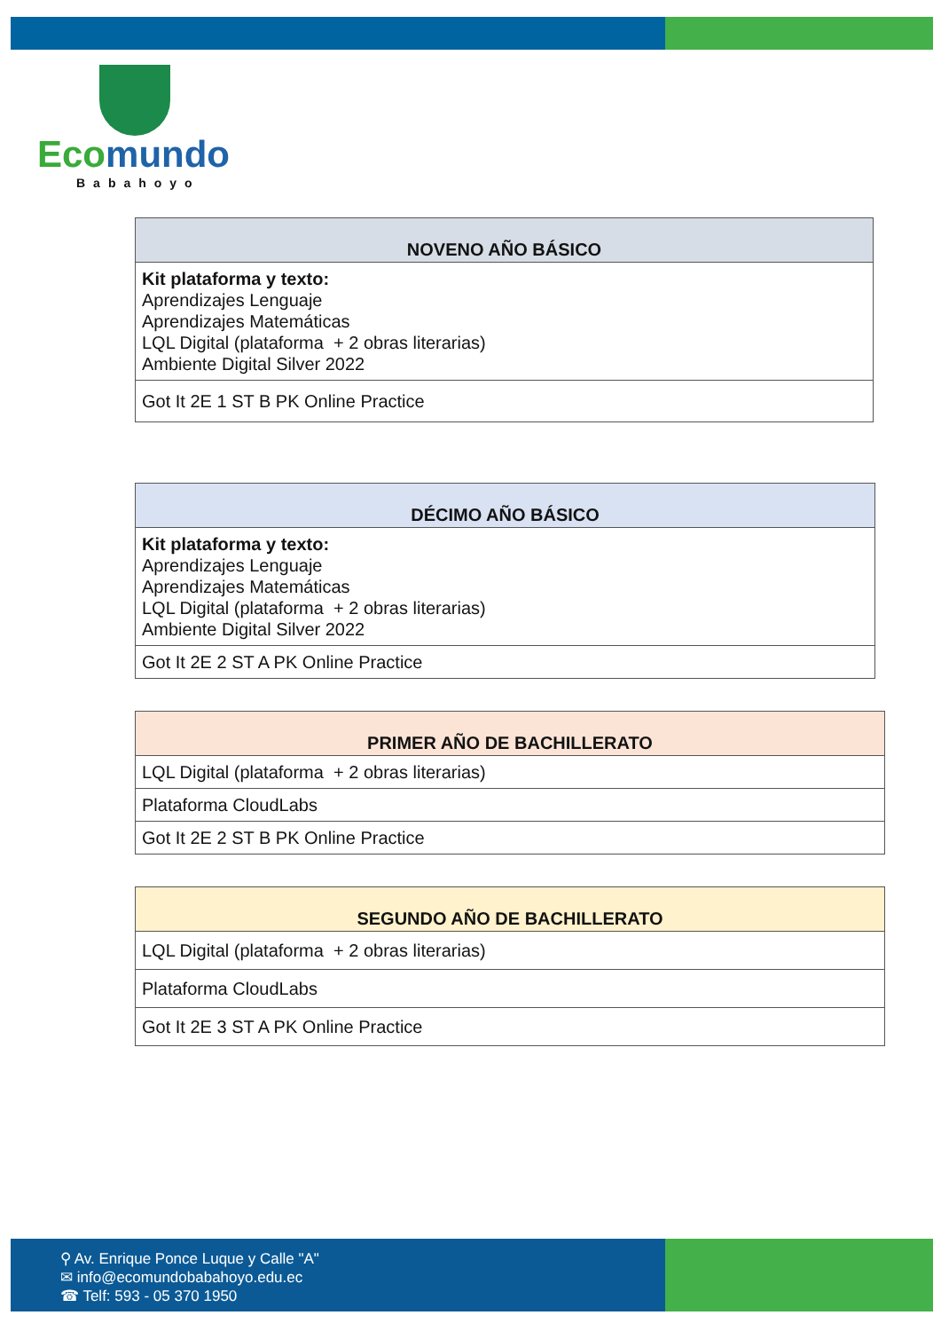Ecomundo
Babahoyo
| NOVENO AÑO BÁSICO |
| --- |
| Kit plataforma y texto: Aprendizajes Lenguaje Aprendizajes Matemáticas LQL Digital (plataforma + 2 obras literarias) Ambiente Digital Silver 2022 |
| Got It 2E 1 ST B PK Online Practice |
| DÉCIMO AÑO BÁSICO |
| --- |
| Kit plataforma y texto: Aprendizajes Lenguaje Aprendizajes Matemáticas LQL Digital (plataforma + 2 obras literarias) Ambiente Digital Silver 2022 |
| Got It 2E 2 ST A PK Online Practice |
| PRIMER AÑO DE BACHILLERATO |
| --- |
| LQL Digital (plataforma + 2 obras literarias) |
| Plataforma CloudLabs |
| Got It 2E 2 ST B PK Online Practice |
| SEGUNDO AÑO DE BACHILLERATO |
| --- |
| LQL Digital (plataforma + 2 obras literarias) |
| Plataforma CloudLabs |
| Got It 2E 3 ST A PK Online Practice |
⚲ Av. Enrique Ponce Luque y Calle "A"
✉ info@ecomundobabahoyo.edu.ec
☎ Telf: 593 - 05 370 1950